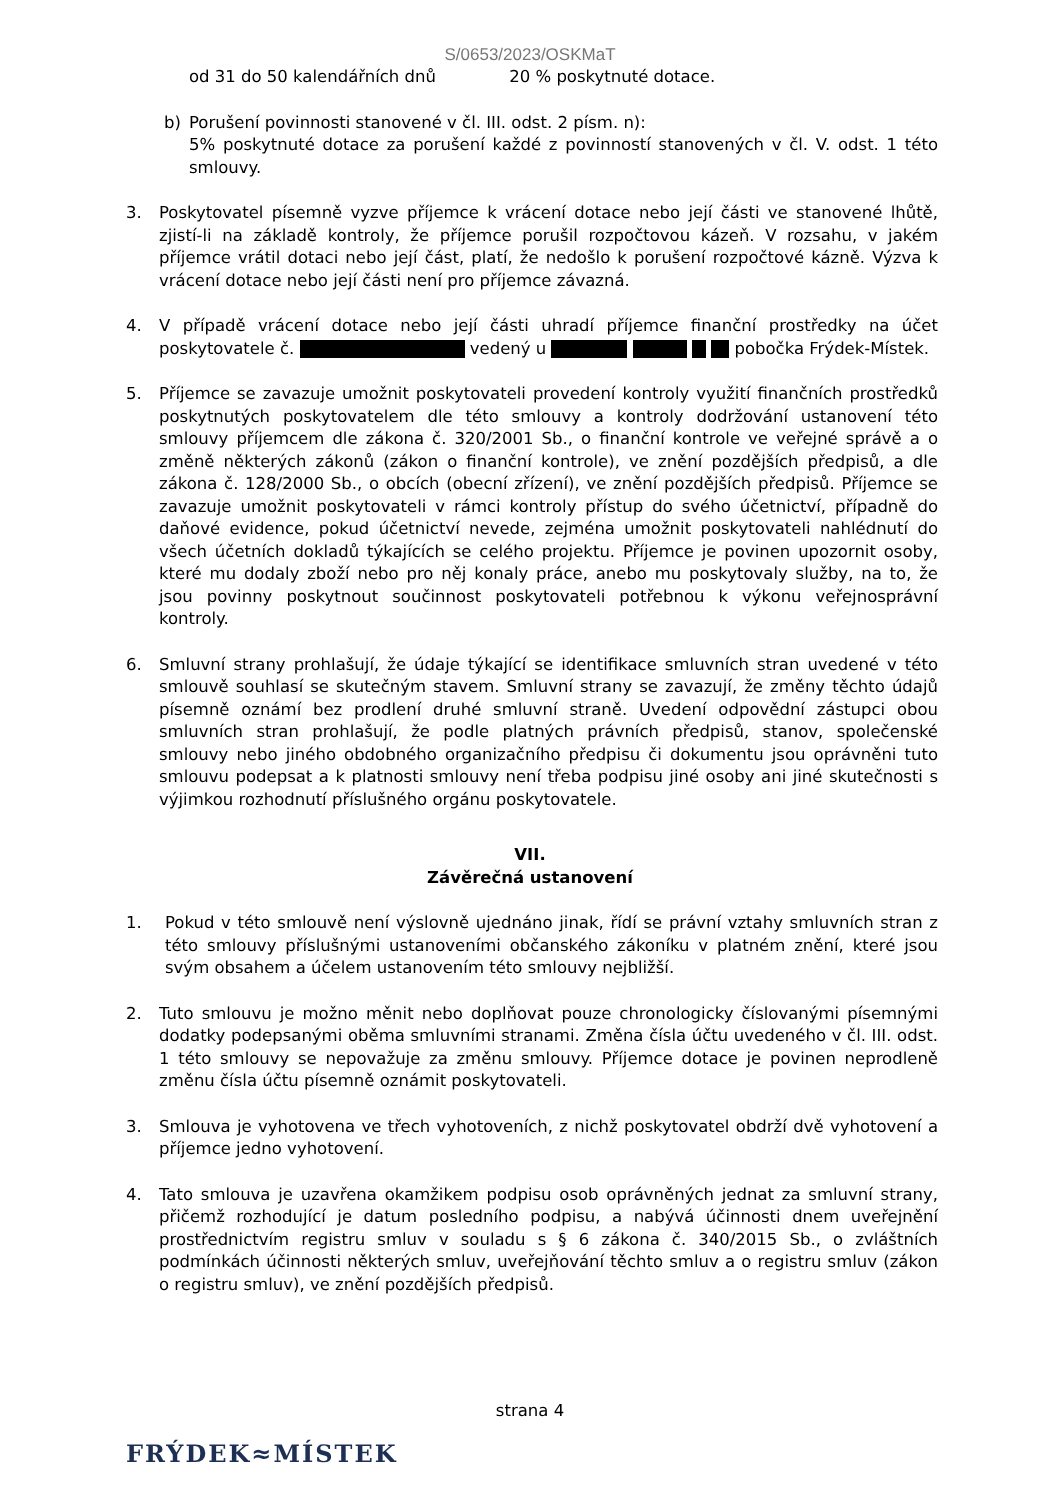S/0653/2023/OSKMaT
od 31 do 50 kalendářních dnů 20 % poskytnuté dotace.
b) Porušení povinnosti stanovené v čl. III. odst. 2 písm. n):
5% poskytnuté dotace za porušení každé z povinností stanovených v čl. V. odst. 1 této smlouvy.
3. Poskytovatel písemně vyzve příjemce k vrácení dotace nebo její části ve stanovené lhůtě, zjistí-li na základě kontroly, že příjemce porušil rozpočtovou kázeň. V rozsahu, v jakém příjemce vrátil dotaci nebo její část, platí, že nedošlo k porušení rozpočtové kázně. Výzva k vrácení dotace nebo její části není pro příjemce závazná.
4. V případě vrácení dotace nebo její části uhradí příjemce finanční prostředky na účet poskytovatele č. vedený u pobočka Frýdek-Místek.
5. Příjemce se zavazuje umožnit poskytovateli provedení kontroly využití finančních prostředků poskytnutých poskytovatelem dle této smlouvy a kontroly dodržování ustanovení této smlouvy příjemcem dle zákona č. 320/2001 Sb., o finanční kontrole ve veřejné správě a o změně některých zákonů (zákon o finanční kontrole), ve znění pozdějších předpisů, a dle zákona č. 128/2000 Sb., o obcích (obecní zřízení), ve znění pozdějších předpisů. Příjemce se zavazuje umožnit poskytovateli v rámci kontroly přístup do svého účetnictví, případně do daňové evidence, pokud účetnictví nevede, zejména umožnit poskytovateli nahlédnutí do všech účetních dokladů týkajících se celého projektu. Příjemce je povinen upozornit osoby, které mu dodaly zboží nebo pro něj konaly práce, anebo mu poskytovaly služby, na to, že jsou povinny poskytnout součinnost poskytovateli potřebnou k výkonu veřejnosprávní kontroly.
6. Smluvní strany prohlašují, že údaje týkající se identifikace smluvních stran uvedené v této smlouvě souhlasí se skutečným stavem. Smluvní strany se zavazují, že změny těchto údajů písemně oznámí bez prodlení druhé smluvní straně. Uvedení odpovědní zástupci obou smluvních stran prohlašují, že podle platných právních předpisů, stanov, společenské smlouvy nebo jiného obdobného organizačního předpisu či dokumentu jsou oprávněni tuto smlouvu podepsat a k platnosti smlouvy není třeba podpisu jiné osoby ani jiné skutečnosti s výjimkou rozhodnutí příslušného orgánu poskytovatele.
VII.
Závěrečná ustanovení
1. Pokud v této smlouvě není výslovně ujednáno jinak, řídí se právní vztahy smluvních stran z této smlouvy příslušnými ustanoveními občanského zákoníku v platném znění, které jsou svým obsahem a účelem ustanovením této smlouvy nejbližší.
2. Tuto smlouvu je možno měnit nebo doplňovat pouze chronologicky číslovanými písemnými dodatky podepsanými oběma smluvními stranami. Změna čísla účtu uvedeného v čl. III. odst. 1 této smlouvy se nepovažuje za změnu smlouvy. Příjemce dotace je povinen neprodleně změnu čísla účtu písemně oznámit poskytovateli.
3. Smlouva je vyhotovena ve třech vyhotoveních, z nichž poskytovatel obdrží dvě vyhotovení a příjemce jedno vyhotovení.
4. Tato smlouva je uzavřena okamžikem podpisu osob oprávněných jednat za smluvní strany, přičemž rozhodující je datum posledního podpisu, a nabývá účinnosti dnem uveřejnění prostřednictvím registru smluv v souladu s § 6 zákona č. 340/2015 Sb., o zvláštních podmínkách účinnosti některých smluv, uveřejňování těchto smluv a o registru smluv (zákon o registru smluv), ve znění pozdějších předpisů.
strana 4
FRÝDEK≈MÍSTEK